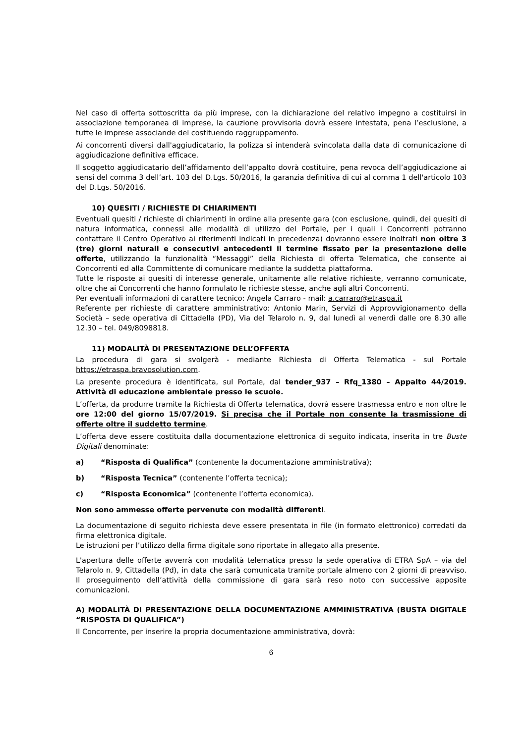Nel caso di offerta sottoscritta da più imprese, con la dichiarazione del relativo impegno a costituirsi in associazione temporanea di imprese, la cauzione provvisoria dovrà essere intestata, pena l’esclusione, a tutte le imprese associande del costituendo raggruppamento.
Ai concorrenti diversi dall'aggiudicatario, la polizza si intenderà svincolata dalla data di comunicazione di aggiudicazione definitiva efficace.
Il soggetto aggiudicatario dell’affidamento dell’appalto dovrà costituire, pena revoca dell’aggiudicazione ai sensi del comma 3 dell’art. 103 del D.Lgs. 50/2016, la garanzia definitiva di cui al comma 1 dell'articolo 103 del D.Lgs. 50/2016.
10) QUESITI / RICHIESTE DI CHIARIMENTI
Eventuali quesiti / richieste di chiarimenti in ordine alla presente gara (con esclusione, quindi, dei quesiti di natura informatica, connessi alle modalità di utilizzo del Portale, per i quali i Concorrenti potranno contattare il Centro Operativo ai riferimenti indicati in precedenza) dovranno essere inoltrati non oltre 3 (tre) giorni naturali e consecutivi antecedenti il termine fissato per la presentazione delle offerte, utilizzando la funzionalità “Messaggi” della Richiesta di offerta Telematica, che consente ai Concorrenti ed alla Committente di comunicare mediante la suddetta piattaforma.
Tutte le risposte ai quesiti di interesse generale, unitamente alle relative richieste, verranno comunicate, oltre che ai Concorrenti che hanno formulato le richieste stesse, anche agli altri Concorrenti.
Per eventuali informazioni di carattere tecnico: Angela Carraro - mail: a.carraro@etraspa.it
Referente per richieste di carattere amministrativo: Antonio Marin, Servizi di Approvvigionamento della Società – sede operativa di Cittadella (PD), Via del Telarolo n. 9, dal lunedì al venerdì dalle ore 8.30 alle 12.30 – tel. 049/8098818.
11) MODALITÀ DI PRESENTAZIONE DELL’OFFERTA
La procedura di gara si svolgerà - mediante Richiesta di Offerta Telematica - sul Portale https://etraspa.bravosolution.com.
La presente procedura è identificata, sul Portale, dal tender_937 – Rfq_1380 – Appalto 44/2019. Attività di educazione ambientale presso le scuole.
L’offerta, da produrre tramite la Richiesta di Offerta telematica, dovrà essere trasmessa entro e non oltre le ore 12:00 del giorno 15/07/2019. Si precisa che il Portale non consente la trasmissione di offerte oltre il suddetto termine.
L’offerta deve essere costituita dalla documentazione elettronica di seguito indicata, inserita in tre Buste Digitali denominate:
a) “Risposta di Qualifica” (contenente la documentazione amministrativa);
b) “Risposta Tecnica” (contenente l’offerta tecnica);
c) “Risposta Economica” (contenente l’offerta economica).
Non sono ammesse offerte pervenute con modalità differenti.
La documentazione di seguito richiesta deve essere presentata in file (in formato elettronico) corredati da firma elettronica digitale.
Le istruzioni per l’utilizzo della firma digitale sono riportate in allegato alla presente.
L'apertura delle offerte avverrà con modalità telematica presso la sede operativa di ETRA SpA – via del Telarolo n. 9, Cittadella (Pd), in data che sarà comunicata tramite portale almeno con 2 giorni di preavviso. Il proseguimento dell’attività della commissione di gara sarà reso noto con successive apposite comunicazioni.
A) MODALITÀ DI PRESENTAZIONE DELLA DOCUMENTAZIONE AMMINISTRATIVA (BUSTA DIGITALE “RISPOSTA DI QUALIFICA”)
Il Concorrente, per inserire la propria documentazione amministrativa, dovrà:
6